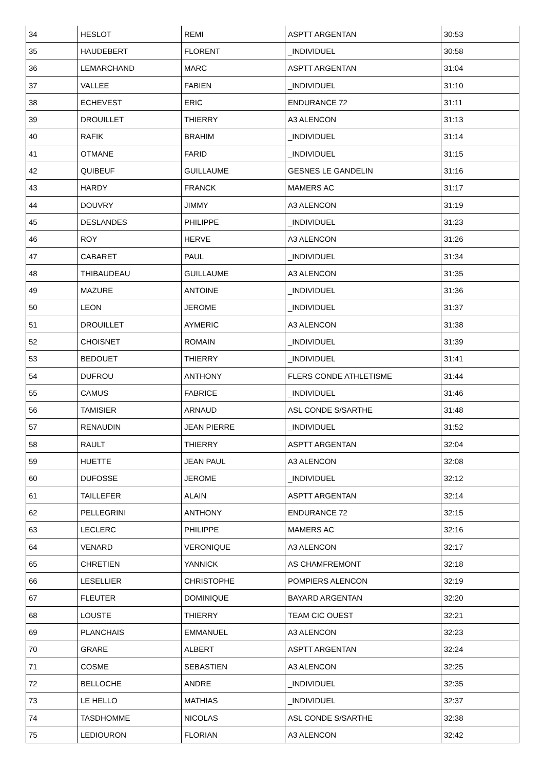| 34 | HESLOT | REMI | ASPTT ARGENTAN | 30:53 |
| 35 | HAUDEBERT | FLORENT | _INDIVIDUEL | 30:58 |
| 36 | LEMARCHAND | MARC | ASPTT ARGENTAN | 31:04 |
| 37 | VALLEE | FABIEN | _INDIVIDUEL | 31:10 |
| 38 | ECHEVEST | ERIC | ENDURANCE 72 | 31:11 |
| 39 | DROUILLET | THIERRY | A3 ALENCON | 31:13 |
| 40 | RAFIK | BRAHIM | _INDIVIDUEL | 31:14 |
| 41 | OTMANE | FARID | _INDIVIDUEL | 31:15 |
| 42 | QUIBEUF | GUILLAUME | GESNES LE GANDELIN | 31:16 |
| 43 | HARDY | FRANCK | MAMERS AC | 31:17 |
| 44 | DOUVRY | JIMMY | A3 ALENCON | 31:19 |
| 45 | DESLANDES | PHILIPPE | _INDIVIDUEL | 31:23 |
| 46 | ROY | HERVE | A3 ALENCON | 31:26 |
| 47 | CABARET | PAUL | _INDIVIDUEL | 31:34 |
| 48 | THIBAUDEAU | GUILLAUME | A3 ALENCON | 31:35 |
| 49 | MAZURE | ANTOINE | _INDIVIDUEL | 31:36 |
| 50 | LEON | JEROME | _INDIVIDUEL | 31:37 |
| 51 | DROUILLET | AYMERIC | A3 ALENCON | 31:38 |
| 52 | CHOISNET | ROMAIN | _INDIVIDUEL | 31:39 |
| 53 | BEDOUET | THIERRY | _INDIVIDUEL | 31:41 |
| 54 | DUFROU | ANTHONY | FLERS CONDE ATHLETISME | 31:44 |
| 55 | CAMUS | FABRICE | _INDIVIDUEL | 31:46 |
| 56 | TAMISIER | ARNAUD | ASL CONDE S/SARTHE | 31:48 |
| 57 | RENAUDIN | JEAN PIERRE | _INDIVIDUEL | 31:52 |
| 58 | RAULT | THIERRY | ASPTT ARGENTAN | 32:04 |
| 59 | HUETTE | JEAN PAUL | A3 ALENCON | 32:08 |
| 60 | DUFOSSE | JEROME | _INDIVIDUEL | 32:12 |
| 61 | TAILLEFER | ALAIN | ASPTT ARGENTAN | 32:14 |
| 62 | PELLEGRINI | ANTHONY | ENDURANCE 72 | 32:15 |
| 63 | LECLERC | PHILIPPE | MAMERS AC | 32:16 |
| 64 | VENARD | VERONIQUE | A3 ALENCON | 32:17 |
| 65 | CHRETIEN | YANNICK | AS CHAMFREMONT | 32:18 |
| 66 | LESELLIER | CHRISTOPHE | POMPIERS ALENCON | 32:19 |
| 67 | FLEUTER | DOMINIQUE | BAYARD ARGENTAN | 32:20 |
| 68 | LOUSTE | THIERRY | TEAM CIC OUEST | 32:21 |
| 69 | PLANCHAIS | EMMANUEL | A3 ALENCON | 32:23 |
| 70 | GRARE | ALBERT | ASPTT ARGENTAN | 32:24 |
| 71 | COSME | SEBASTIEN | A3 ALENCON | 32:25 |
| 72 | BELLOCHE | ANDRE | _INDIVIDUEL | 32:35 |
| 73 | LE HELLO | MATHIAS | _INDIVIDUEL | 32:37 |
| 74 | TASDHOMME | NICOLAS | ASL CONDE S/SARTHE | 32:38 |
| 75 | LEDIOURON | FLORIAN | A3 ALENCON | 32:42 |